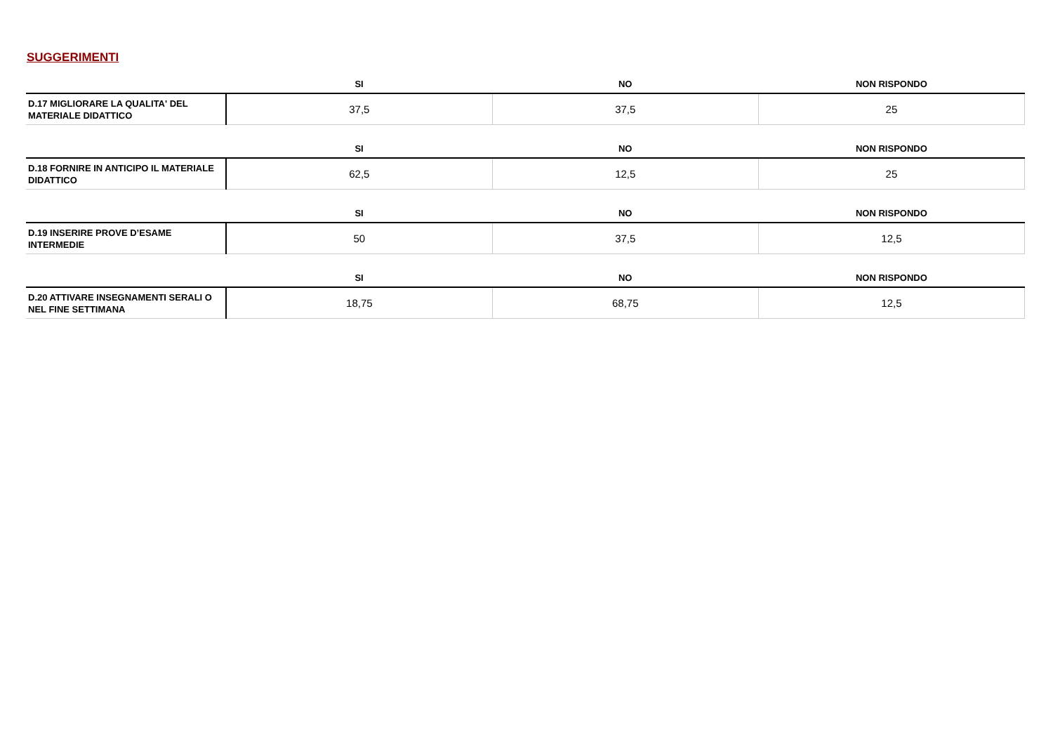SUGGERIMENTI
| | SI | NO | NON RISPONDO |
| --- | --- | --- | --- |
| D.17 MIGLIORARE LA QUALITA' DEL MATERIALE DIDATTICO | 37,5 | 37,5 | 25 |
| | SI | NO | NON RISPONDO |
| --- | --- | --- | --- |
| D.18 FORNIRE IN ANTICIPO IL MATERIALE DIDATTICO | 62,5 | 12,5 | 25 |
| | SI | NO | NON RISPONDO |
| --- | --- | --- | --- |
| D.19 INSERIRE PROVE D’ESAME INTERMEDIE | 50 | 37,5 | 12,5 |
| | SI | NO | NON RISPONDO |
| --- | --- | --- | --- |
| D.20 ATTIVARE INSEGNAMENTI SERALI O NEL FINE SETTIMANA | 18,75 | 68,75 | 12,5 |